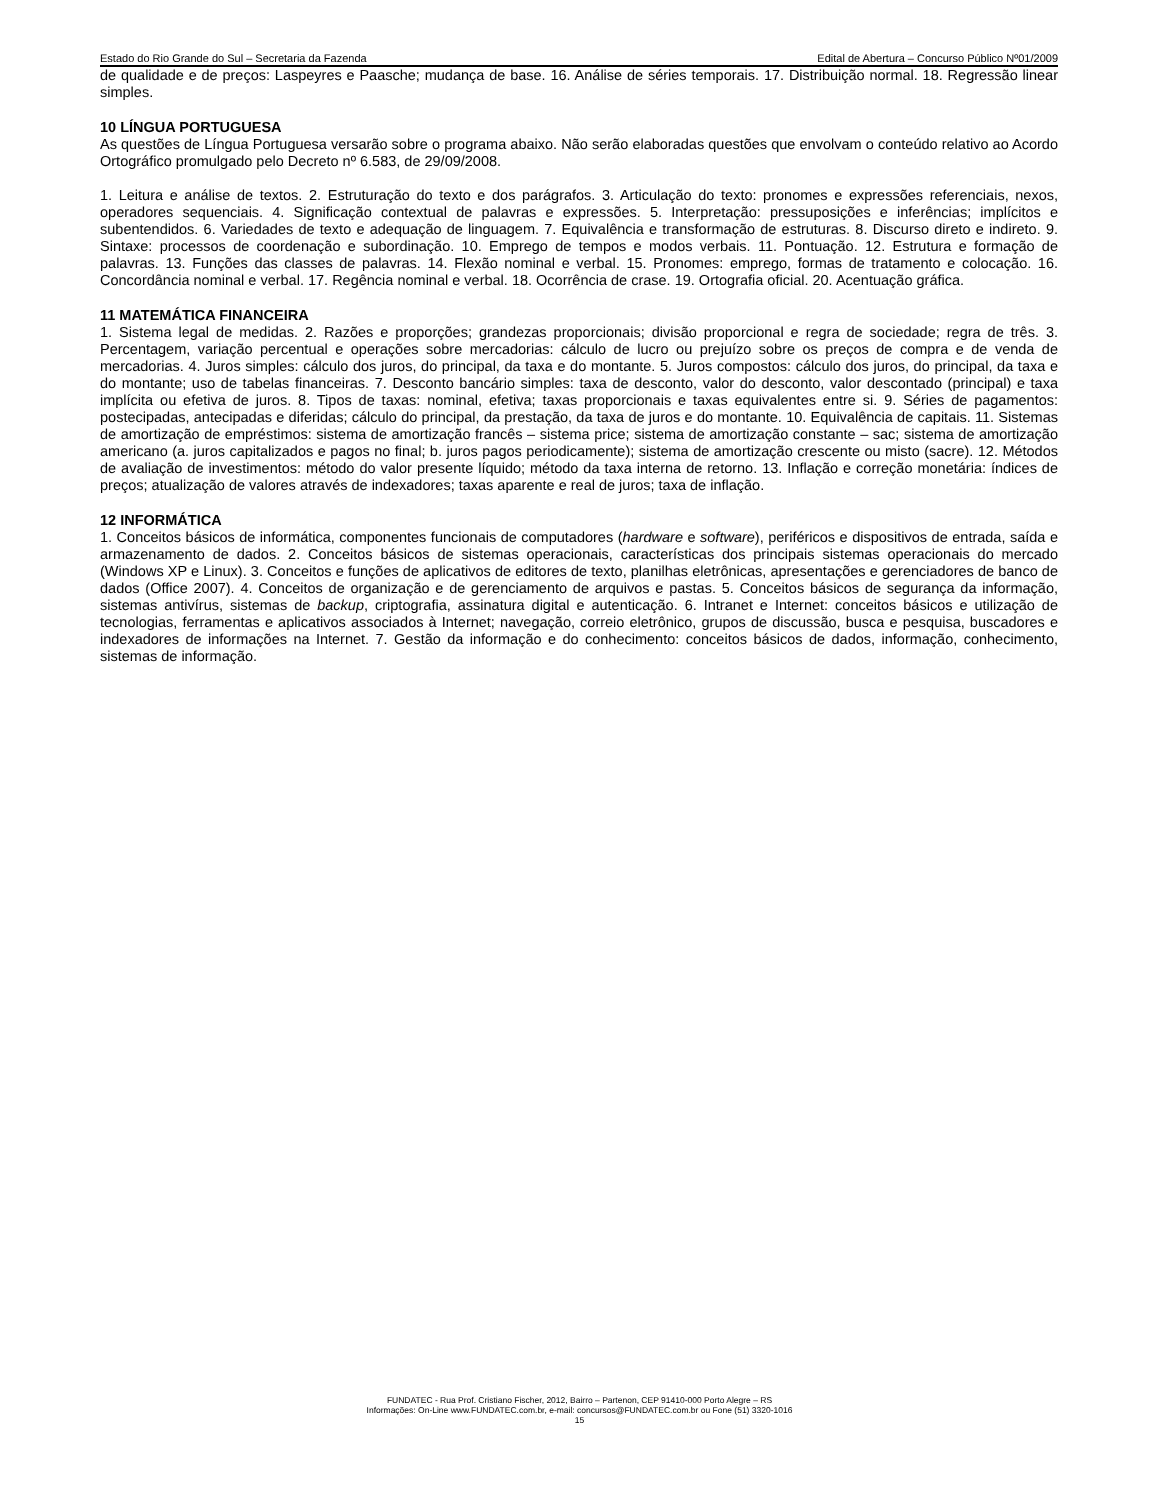Estado do Rio Grande do Sul – Secretaria da Fazenda Edital de Abertura – Concurso Público Nº01/2009
de qualidade e de preços: Laspeyres e Paasche; mudança de base. 16. Análise de séries temporais. 17. Distribuição normal. 18. Regressão linear simples.
10 LÍNGUA PORTUGUESA
As questões de Língua Portuguesa versarão sobre o programa abaixo. Não serão elaboradas questões que envolvam o conteúdo relativo ao Acordo Ortográfico promulgado pelo Decreto nº 6.583, de 29/09/2008.
1. Leitura e análise de textos. 2. Estruturação do texto e dos parágrafos. 3. Articulação do texto: pronomes e expressões referenciais, nexos, operadores sequenciais. 4. Significação contextual de palavras e expressões. 5. Interpretação: pressuposições e inferências; implícitos e subentendidos. 6. Variedades de texto e adequação de linguagem. 7. Equivalência e transformação de estruturas. 8. Discurso direto e indireto. 9. Sintaxe: processos de coordenação e subordinação. 10. Emprego de tempos e modos verbais. 11. Pontuação. 12. Estrutura e formação de palavras. 13. Funções das classes de palavras. 14. Flexão nominal e verbal. 15. Pronomes: emprego, formas de tratamento e colocação. 16. Concordância nominal e verbal. 17. Regência nominal e verbal. 18. Ocorrência de crase. 19. Ortografia oficial. 20. Acentuação gráfica.
11 MATEMÁTICA FINANCEIRA
1. Sistema legal de medidas. 2. Razões e proporções; grandezas proporcionais; divisão proporcional e regra de sociedade; regra de três. 3. Percentagem, variação percentual e operações sobre mercadorias: cálculo de lucro ou prejuízo sobre os preços de compra e de venda de mercadorias. 4. Juros simples: cálculo dos juros, do principal, da taxa e do montante. 5. Juros compostos: cálculo dos juros, do principal, da taxa e do montante; uso de tabelas financeiras. 7. Desconto bancário simples: taxa de desconto, valor do desconto, valor descontado (principal) e taxa implícita ou efetiva de juros. 8. Tipos de taxas: nominal, efetiva; taxas proporcionais e taxas equivalentes entre si. 9. Séries de pagamentos: postecipadas, antecipadas e diferidas; cálculo do principal, da prestação, da taxa de juros e do montante. 10. Equivalência de capitais. 11. Sistemas de amortização de empréstimos: sistema de amortização francês – sistema price; sistema de amortização constante – sac; sistema de amortização americano (a. juros capitalizados e pagos no final; b. juros pagos periodicamente); sistema de amortização crescente ou misto (sacre). 12. Métodos de avaliação de investimentos: método do valor presente líquido; método da taxa interna de retorno. 13. Inflação e correção monetária: índices de preços; atualização de valores através de indexadores; taxas aparente e real de juros; taxa de inflação.
12 INFORMÁTICA
1. Conceitos básicos de informática, componentes funcionais de computadores (hardware e software), periféricos e dispositivos de entrada, saída e armazenamento de dados. 2. Conceitos básicos de sistemas operacionais, características dos principais sistemas operacionais do mercado (Windows XP e Linux). 3. Conceitos e funções de aplicativos de editores de texto, planilhas eletrônicas, apresentações e gerenciadores de banco de dados (Office 2007). 4. Conceitos de organização e de gerenciamento de arquivos e pastas. 5. Conceitos básicos de segurança da informação, sistemas antivírus, sistemas de backup, criptografia, assinatura digital e autenticação. 6. Intranet e Internet: conceitos básicos e utilização de tecnologias, ferramentas e aplicativos associados à Internet; navegação, correio eletrônico, grupos de discussão, busca e pesquisa, buscadores e indexadores de informações na Internet. 7. Gestão da informação e do conhecimento: conceitos básicos de dados, informação, conhecimento, sistemas de informação.
FUNDATEC - Rua Prof. Cristiano Fischer, 2012, Bairro – Partenon, CEP 91410-000 Porto Alegre – RS
Informações: On-Line www.FUNDATEC.com.br, e-mail: concursos@FUNDATEC.com.br ou Fone (51) 3320-1016
15